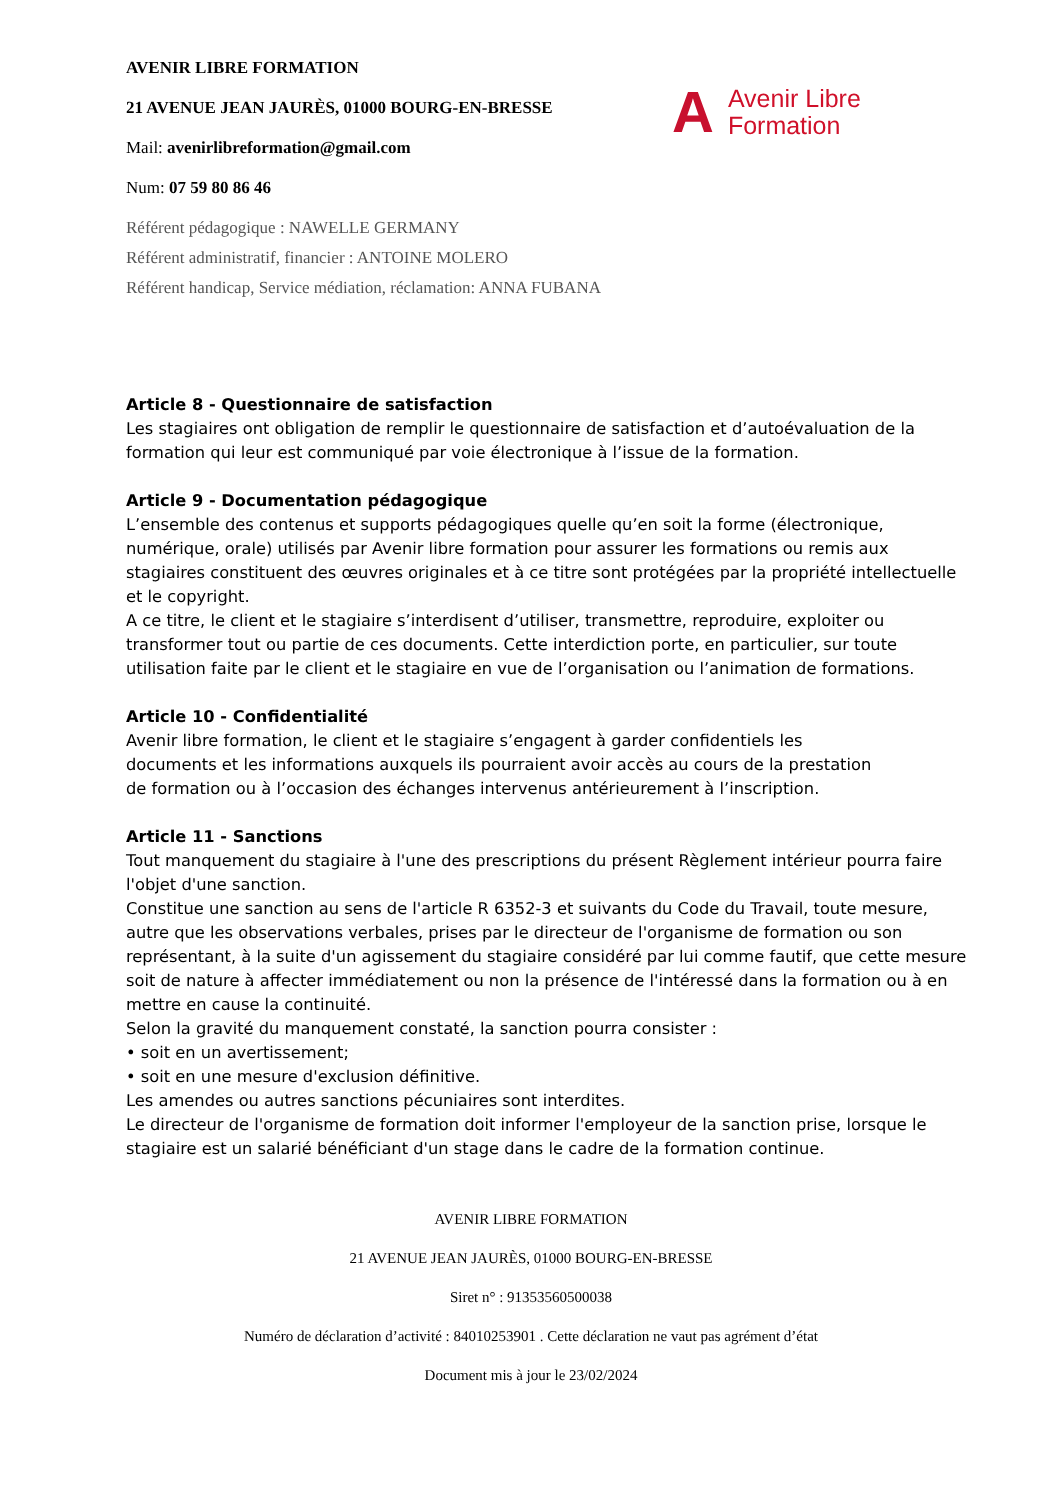A Avenir Libre
Formation
AVENIR LIBRE FORMATION
21 AVENUE JEAN JAURÈS, 01000 BOURG-EN-BRESSE
Mail: avenirlibreformation@gmail.com
Num: 07 59 80 86 46
Référent pédagogique : NAWELLE GERMANY
Référent administratif, financier : ANTOINE MOLERO
Référent handicap, Service médiation, réclamation: ANNA FUBANA
Article 8 - Questionnaire de satisfaction
Les stagiaires ont obligation de remplir le questionnaire de satisfaction et d’autoévaluation de la formation qui leur est communiqué par voie électronique à l’issue de la formation.
Article 9 - Documentation pédagogique
L’ensemble des contenus et supports pédagogiques quelle qu’en soit la forme (électronique, numérique, orale) utilisés par Avenir libre formation pour assurer les formations ou remis aux stagiaires constituent des œuvres originales et à ce titre sont protégées par la propriété intellectuelle et le copyright.
A ce titre, le client et le stagiaire s’interdisent d’utiliser, transmettre, reproduire, exploiter ou transformer tout ou partie de ces documents. Cette interdiction porte, en particulier, sur toute utilisation faite par le client et le stagiaire en vue de l’organisation ou l’animation de formations.
Article 10 - Confidentialité
Avenir libre formation, le client et le stagiaire s’engagent à garder confidentiels les
documents et les informations auxquels ils pourraient avoir accès au cours de la prestation
de formation ou à l’occasion des échanges intervenus antérieurement à l’inscription.
Article 11 - Sanctions
Tout manquement du stagiaire à l'une des prescriptions du présent Règlement intérieur pourra faire l'objet d'une sanction.
Constitue une sanction au sens de l'article R 6352-3 et suivants du Code du Travail, toute mesure, autre que les observations verbales, prises par le directeur de l'organisme de formation ou son représentant, à la suite d'un agissement du stagiaire considéré par lui comme fautif, que cette mesure soit de nature à affecter immédiatement ou non la présence de l'intéressé dans la formation ou à en mettre en cause la continuité.
Selon la gravité du manquement constaté, la sanction pourra consister :
• soit en un avertissement;
• soit en une mesure d'exclusion définitive.
Les amendes ou autres sanctions pécuniaires sont interdites.
Le directeur de l'organisme de formation doit informer l'employeur de la sanction prise, lorsque le stagiaire est un salarié bénéficiant d'un stage dans le cadre de la formation continue.
AVENIR LIBRE FORMATION
21 AVENUE JEAN JAURÈS, 01000 BOURG-EN-BRESSE
Siret n° : 91353560500038
Numéro de déclaration d’activité : 84010253901 . Cette déclaration ne vaut pas agrément d’état
Document mis à jour le 23/02/2024